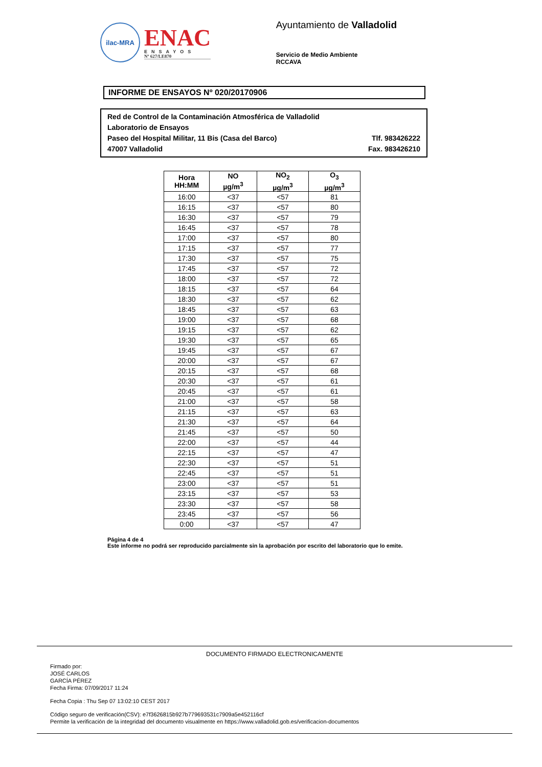ilac-MRA
ENAC
ENSAYOS
Nº 627/LE870
Ayuntamiento de Valladolid
Servicio de Medio Ambiente
RCCAVA
INFORME DE ENSAYOS Nº 020/20170906
Red de Control de la Contaminación Atmosférica de Valladolid
Laboratorio de Ensayos
Paseo del Hospital Militar, 11 Bis (Casa del Barco) Tlf. 983426222
47007 Valladolid Fax. 983426210
| Hora HH:MM | NO µg/m<sup>3</sup> | NO<sub>2</sub> µg/m<sup>3</sup> | O<sub>3</sub> µg/m<sup>3</sup> |
| --- | --- | --- | --- |
| 16:00 | <37 | <57 | 81 |
| 16:15 | <37 | <57 | 80 |
| 16:30 | <37 | <57 | 79 |
| 16:45 | <37 | <57 | 78 |
| 17:00 | <37 | <57 | 80 |
| 17:15 | <37 | <57 | 77 |
| 17:30 | <37 | <57 | 75 |
| 17:45 | <37 | <57 | 72 |
| 18:00 | <37 | <57 | 72 |
| 18:15 | <37 | <57 | 64 |
| 18:30 | <37 | <57 | 62 |
| 18:45 | <37 | <57 | 63 |
| 19:00 | <37 | <57 | 68 |
| 19:15 | <37 | <57 | 62 |
| 19:30 | <37 | <57 | 65 |
| 19:45 | <37 | <57 | 67 |
| 20:00 | <37 | <57 | 67 |
| 20:15 | <37 | <57 | 68 |
| 20:30 | <37 | <57 | 61 |
| 20:45 | <37 | <57 | 61 |
| 21:00 | <37 | <57 | 58 |
| 21:15 | <37 | <57 | 63 |
| 21:30 | <37 | <57 | 64 |
| 21:45 | <37 | <57 | 50 |
| 22:00 | <37 | <57 | 44 |
| 22:15 | <37 | <57 | 47 |
| 22:30 | <37 | <57 | 51 |
| 22:45 | <37 | <57 | 51 |
| 23:00 | <37 | <57 | 51 |
| 23:15 | <37 | <57 | 53 |
| 23:30 | <37 | <57 | 58 |
| 23:45 | <37 | <57 | 56 |
| 0:00 | <37 | <57 | 47 |
Página 4 de 4
Este informe no podrá ser reproducido parcialmente sin la aprobación por escrito del laboratorio que lo emite.
DOCUMENTO FIRMADO ELECTRONICAMENTE
Firmado por:
JOSÉ CARLOS
GARCÍA PÉREZ
Fecha Firma: 07/09/2017 11:24
Fecha Copia : Thu Sep 07 13:02:10 CEST 2017
Código seguro de verificación(CSV): e7f3626815b927b779693531c7909a5e452116cf
Permite la verificación de la integridad del documento visualmente en https://www.valladolid.gob.es/verificacion-documentos